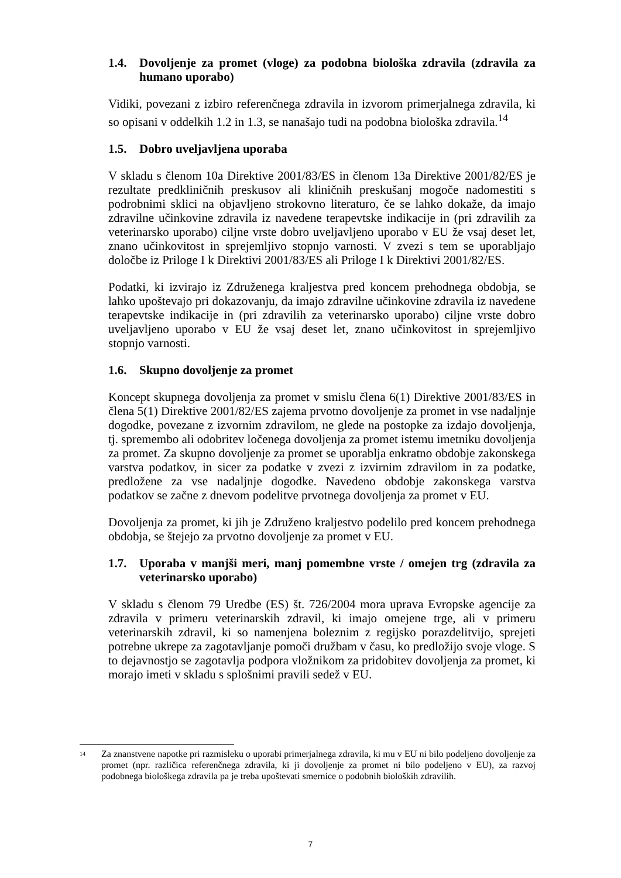1.4. Dovoljenje za promet (vloge) za podobna biološka zdravila (zdravila za humano uporabo)
Vidiki, povezani z izbiro referenčnega zdravila in izvorom primerjalnega zdravila, ki so opisani v oddelkih 1.2 in 1.3, se nanašajo tudi na podobna biološka zdravila.<sup>14</sup>
1.5. Dobro uveljavljena uporaba
V skladu s členom 10a Direktive 2001/83/ES in členom 13a Direktive 2001/82/ES je rezultate predkliničnih preskusov ali kliničnih preskušanj mogoče nadomestiti s podrobnimi sklici na objavljeno strokovno literaturo, če se lahko dokaže, da imajo zdravilne učinkovine zdravila iz navedene terapevtske indikacije in (pri zdravilih za veterinarsko uporabo) ciljne vrste dobro uveljavljeno uporabo v EU že vsaj deset let, znano učinkovitost in sprejemljivo stopnjo varnosti. V zvezi s tem se uporabljajo določbe iz Priloge I k Direktivi 2001/83/ES ali Priloge I k Direktivi 2001/82/ES.
Podatki, ki izvirajo iz Združenega kraljestva pred koncem prehodnega obdobja, se lahko upoštevajo pri dokazovanju, da imajo zdravilne učinkovine zdravila iz navedene terapevtske indikacije in (pri zdravilih za veterinarsko uporabo) ciljne vrste dobro uveljavljeno uporabo v EU že vsaj deset let, znano učinkovitost in sprejemljivo stopnjo varnosti.
1.6. Skupno dovoljenje za promet
Koncept skupnega dovoljenja za promet v smislu člena 6(1) Direktive 2001/83/ES in člena 5(1) Direktive 2001/82/ES zajema prvotno dovoljenje za promet in vse nadaljnje dogodke, povezane z izvornim zdravilom, ne glede na postopke za izdajo dovoljenja, tj. spremembo ali odobritev ločenega dovoljenja za promet istemu imetniku dovoljenja za promet. Za skupno dovoljenje za promet se uporablja enkratno obdobje zakonskega varstva podatkov, in sicer za podatke v zvezi z izvirnim zdravilom in za podatke, predložene za vse nadaljnje dogodke. Navedeno obdobje zakonskega varstva podatkov se začne z dnevom podelitve prvotnega dovoljenja za promet v EU.
Dovoljenja za promet, ki jih je Združeno kraljestvo podelilo pred koncem prehodnega obdobja, se štejejo za prvotno dovoljenje za promet v EU.
1.7. Uporaba v manjši meri, manj pomembne vrste / omejen trg (zdravila za veterinarsko uporabo)
V skladu s členom 79 Uredbe (ES) št. 726/2004 mora uprava Evropske agencije za zdravila v primeru veterinarskih zdravil, ki imajo omejene trge, ali v primeru veterinarskih zdravil, ki so namenjena boleznim z regijsko porazdelitvijo, sprejeti potrebne ukrepe za zagotavljanje pomoči družbam v času, ko predložijo svoje vloge. S to dejavnostjo se zagotavlja podpora vložnikom za pridobitev dovoljenja za promet, ki morajo imeti v skladu s splošnimi pravili sedež v EU.
<sup>14</sup> Za znanstvene napotke pri razmisleku o uporabi primerjalnega zdravila, ki mu v EU ni bilo podeljeno dovoljenje za promet (npr. različica referenčnega zdravila, ki ji dovoljenje za promet ni bilo podeljeno v EU), za razvoj podobnega biološkega zdravila pa je treba upoštevati smernice o podobnih bioloških zdravilih.
7